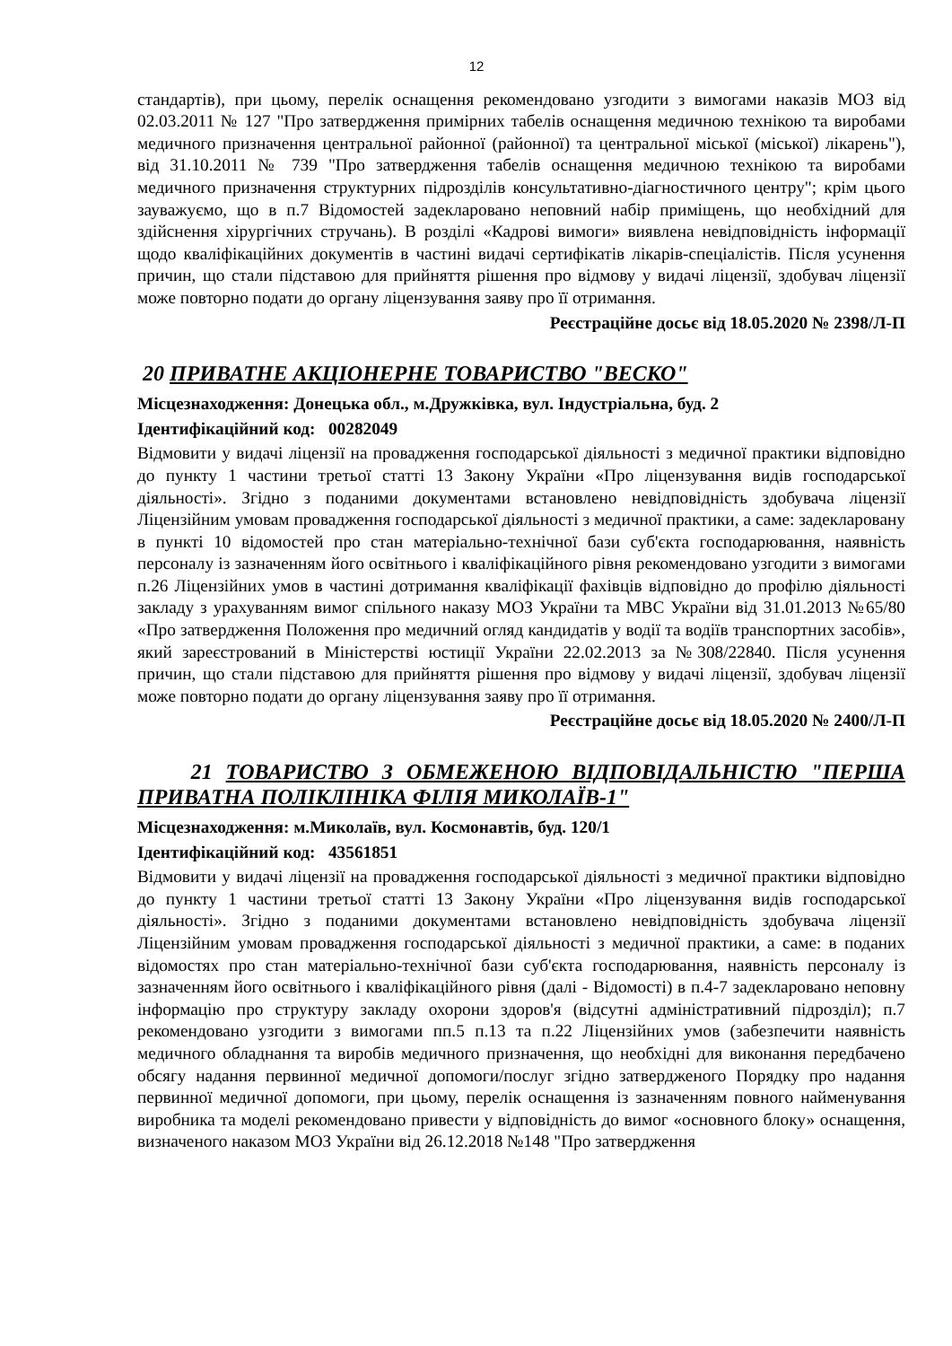12
стандартів), при цьому, перелік оснащення рекомендовано узгодити з вимогами наказів МОЗ від 02.03.2011 № 127 "Про затвердження примірних табелів оснащення медичною технікою та виробами медичного призначення центральної районної (районної) та центральної міської (міської) лікарень"), від 31.10.2011 № 739 "Про затвердження табелів оснащення медичною технікою та виробами медичного призначення структурних підрозділів консультативно-діагностичного центру"; крім цього зауважуємо, що в п.7 Відомостей задекларовано неповний набір приміщень, що необхідний для здійснення хірургічних стручань). В розділі «Кадрові вимоги» виявлена невідповідність інформації щодо кваліфікаційних документів в частині видачі сертифікатів лікарів-спеціалістів. Після усунення причин, що стали підставою для прийняття рішення про відмову у видачі ліцензії, здобувач ліцензії може повторно подати до органу ліцензування заяву про її отримання.
Реєстраційне досьє від 18.05.2020 № 2398/Л-П
20 ПРИВАТНЕ АКЦІОНЕРНЕ ТОВАРИСТВО "ВЕСКО"
Місцезнаходження: Донецька обл., м.Дружківка, вул. Індустріальна, буд. 2
Ідентифікаційний код: 00282049
Відмовити у видачі ліцензії на провадження господарської діяльності з медичної практики відповідно до пункту 1 частини третьої статті 13 Закону України «Про ліцензування видів господарської діяльності». Згідно з поданими документами встановлено невідповідність здобувача ліцензії Ліцензійним умовам провадження господарської діяльності з медичної практики, а саме: задекларовану в пункті 10 відомостей про стан матеріально-технічної бази суб'єкта господарювання, наявність персоналу із зазначенням його освітнього і кваліфікаційного рівня рекомендовано узгодити з вимогами п.26 Ліцензійних умов в частині дотримання кваліфікації фахівців відповідно до профілю діяльності закладу з урахуванням вимог спільного наказу МОЗ України та МВС України від 31.01.2013 №65/80 «Про затвердження Положення про медичний огляд кандидатів у водії та водіїв транспортних засобів», який зареєстрований в Міністерстві юстиції України 22.02.2013 за №308/22840. Після усунення причин, що стали підставою для прийняття рішення про відмову у видачі ліцензії, здобувач ліцензії може повторно подати до органу ліцензування заяву про її отримання.
Реєстраційне досьє від 18.05.2020 № 2400/Л-П
21 ТОВАРИСТВО З ОБМЕЖЕНОЮ ВІДПОВІДАЛЬНІСТЮ "ПЕРША ПРИВАТНА ПОЛІКЛІНІКА ФІЛІЯ МИКОЛАЇВ-1"
Місцезнаходження: м.Миколаїв, вул. Космонавтів, буд. 120/1
Ідентифікаційний код: 43561851
Відмовити у видачі ліцензії на провадження господарської діяльності з медичної практики відповідно до пункту 1 частини третьої статті 13 Закону України «Про ліцензування видів господарської діяльності». Згідно з поданими документами встановлено невідповідність здобувача ліцензії Ліцензійним умовам провадження господарської діяльності з медичної практики, а саме: в поданих відомостях про стан матеріально-технічної бази суб'єкта господарювання, наявність персоналу із зазначенням його освітнього і кваліфікаційного рівня (далі - Відомості) в п.4-7 задекларовано неповну інформацію про структуру закладу охорони здоров'я (відсутні адміністративний підрозділ); п.7 рекомендовано узгодити з вимогами пп.5 п.13 та п.22 Ліцензійних умов (забезпечити наявність медичного обладнання та виробів медичного призначення, що необхідні для виконання передбачено обсягу надання первинної медичної допомоги/послуг згідно затвердженого Порядку про надання первинної медичної допомоги, при цьому, перелік оснащення із зазначенням повного найменування виробника та моделі рекомендовано привести у відповідність до вимог «основного блоку» оснащення, визначеного наказом МОЗ України від 26.12.2018 №148 "Про затвердження